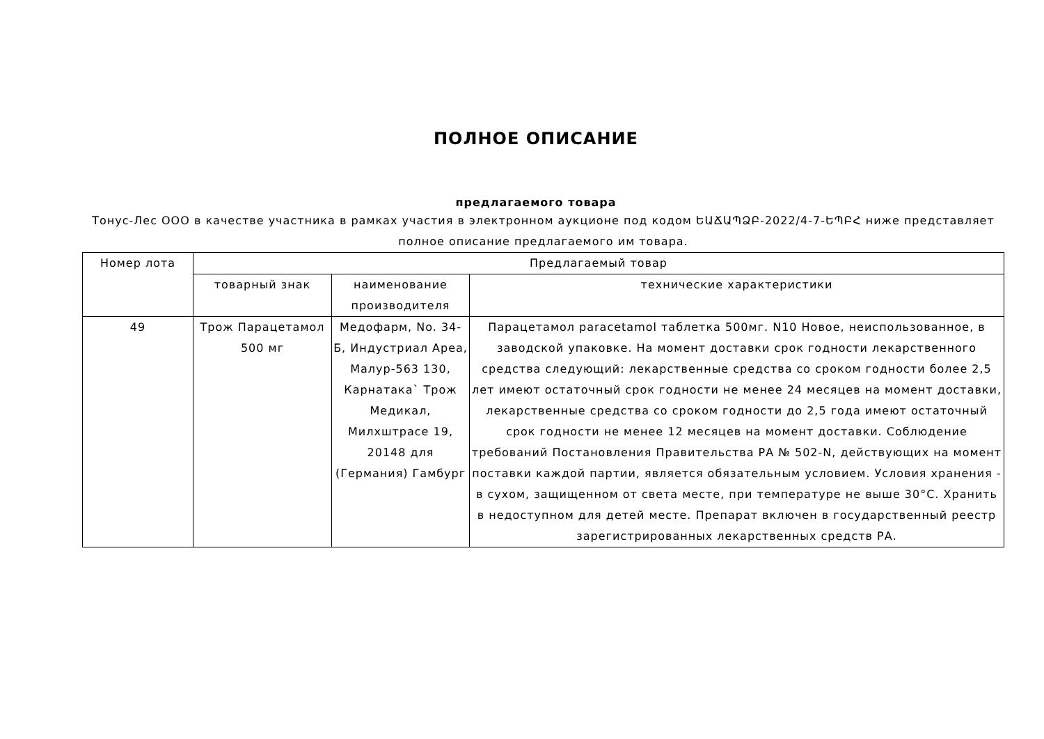ПОЛНОЕ ОПИСАНИЕ
предлагаемого товара
Тонус-Лес ООО в качестве участника в рамках участия в электронном аукционе под кодом ԵԱՃԱՊՁԲ-2022/4-7-ԵՊԲՀ ниже представляет полное описание предлагаемого им товара.
| Номер лота | Предлагаемый товар | | |
| --- | --- | --- | --- |
| | товарный знак | наименование производителя | технические характеристики |
| 49 | Трож Парацетамол 500 мг | Медофарм, No. 34-Б, Индустриал Ареа, Малур-563 130, Карнатака` Трож Медикал, Милхштрасе 19, 20148 для (Германия) Гамбург | Парацетамол paracetamol таблетка 500мг. N10 Новое, неиспользованное, в заводской упаковке. На момент доставки срок годности лекарственного средства следующий: лекарственные средства со сроком годности более 2,5 лет имеют остаточный срок годности не менее 24 месяцев на момент доставки, лекарственные средства со сроком годности до 2,5 года имеют остаточный срок годности не менее 12 месяцев на момент доставки. Соблюдение требований Постановления Правительства РА № 502-N, действующих на момент поставки каждой партии, является обязательным условием. Условия хранения - в сухом, защищенном от света месте, при температуре не выше 30°C. Хранить в недоступном для детей месте. Препарат включен в государственный реестр зарегистрированных лекарственных средств РА. |